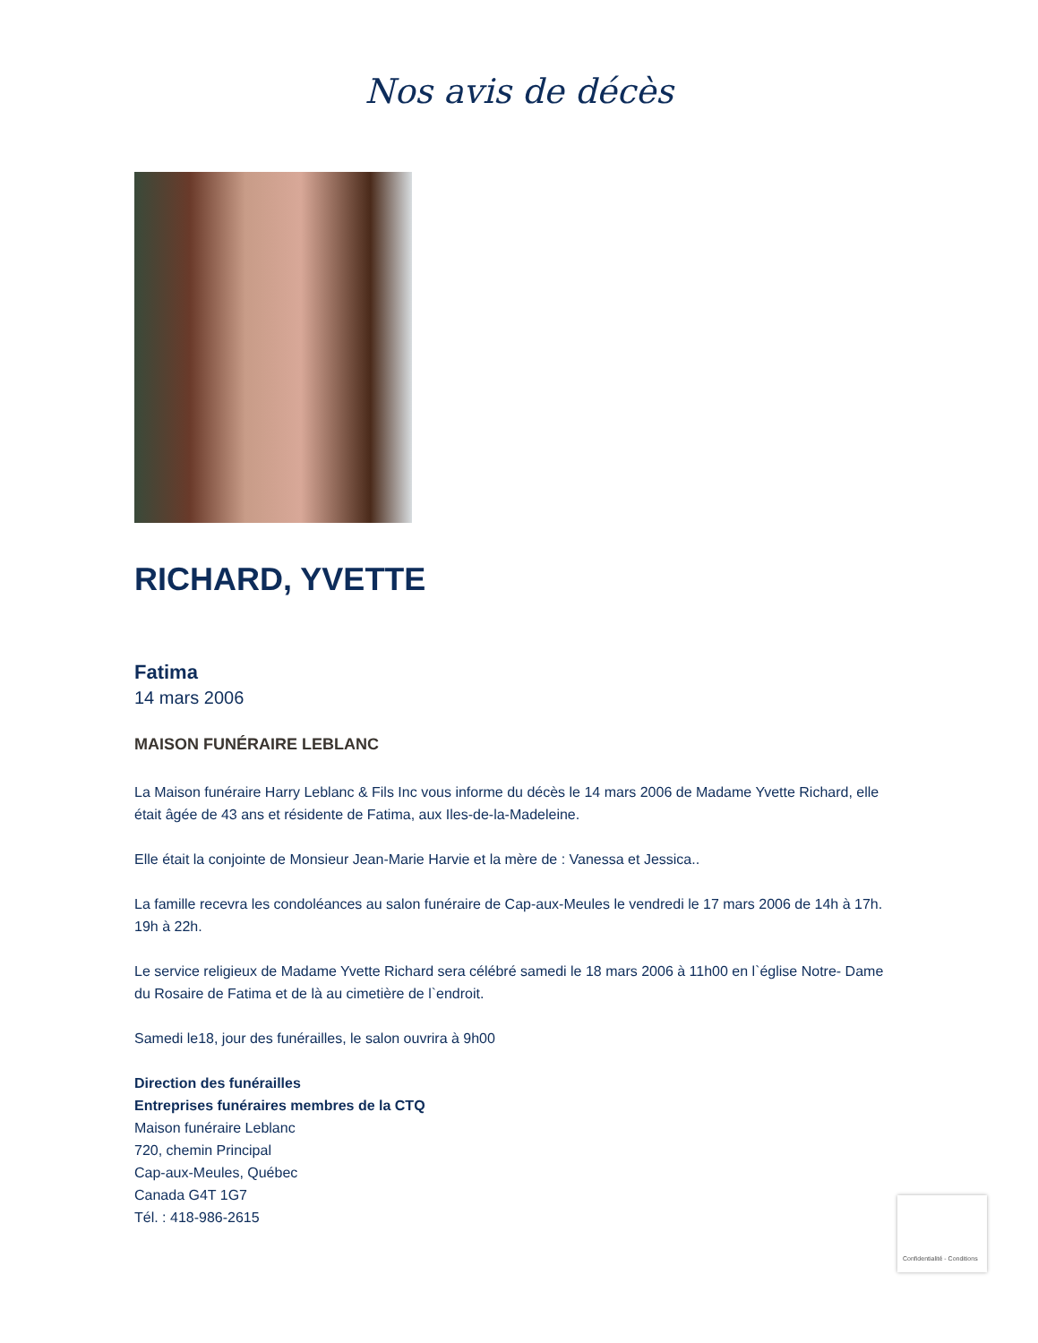Nos avis de décès
RICHARD, YVETTE
Fatima
14 mars 2006
MAISON FUNÉRAIRE LEBLANC
La Maison funéraire Harry Leblanc & Fils Inc vous informe du décès le 14 mars 2006 de Madame Yvette Richard, elle était âgée de 43 ans et résidente de Fatima, aux Iles-de-la-Madeleine.
Elle était la conjointe de Monsieur Jean-Marie Harvie et la mère de : Vanessa et Jessica..
La famille recevra les condoléances au salon funéraire de Cap-aux-Meules le vendredi le 17 mars 2006 de 14h à 17h.
19h à 22h.
Le service religieux de Madame Yvette Richard sera célébré samedi le 18 mars 2006 à 11h00 en l`église Notre- Dame du Rosaire de Fatima et de là au cimetière de l`endroit.
Samedi le18, jour des funérailles, le salon ouvrira à 9h00
Direction des funérailles
Entreprises funéraires membres de la CTQ
Maison funéraire Leblanc
720, chemin Principal
Cap-aux-Meules, Québec
Canada G4T 1G7
Tél. : 418-986-2615
Confidentialité - Conditions